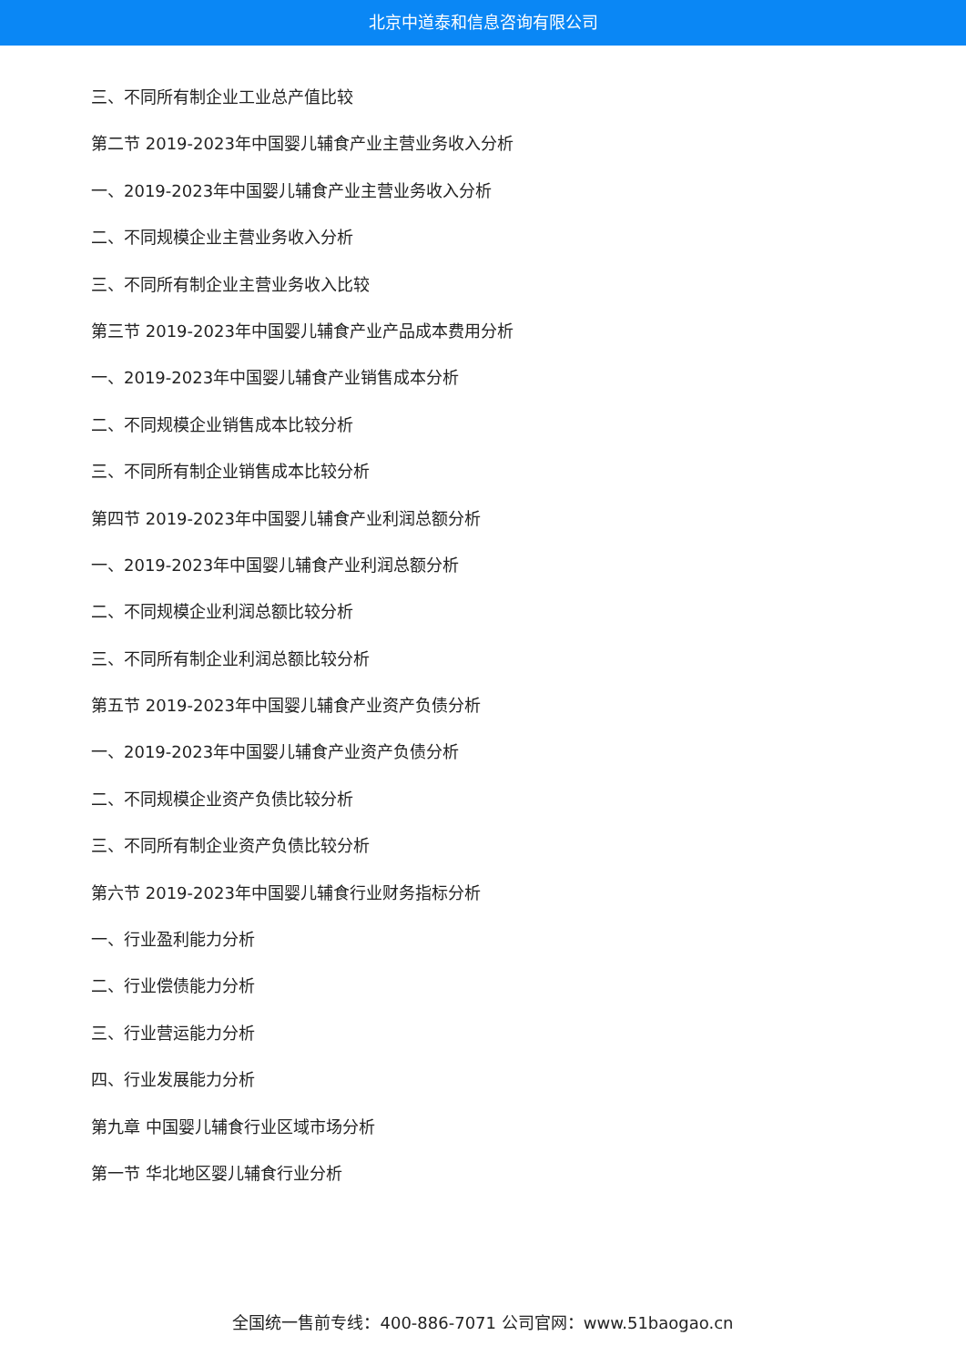北京中道泰和信息咨询有限公司
三、不同所有制企业工业总产值比较
第二节 2019-2023年中国婴儿辅食产业主营业务收入分析
一、2019-2023年中国婴儿辅食产业主营业务收入分析
二、不同规模企业主营业务收入分析
三、不同所有制企业主营业务收入比较
第三节 2019-2023年中国婴儿辅食产业产品成本费用分析
一、2019-2023年中国婴儿辅食产业销售成本分析
二、不同规模企业销售成本比较分析
三、不同所有制企业销售成本比较分析
第四节 2019-2023年中国婴儿辅食产业利润总额分析
一、2019-2023年中国婴儿辅食产业利润总额分析
二、不同规模企业利润总额比较分析
三、不同所有制企业利润总额比较分析
第五节 2019-2023年中国婴儿辅食产业资产负债分析
一、2019-2023年中国婴儿辅食产业资产负债分析
二、不同规模企业资产负债比较分析
三、不同所有制企业资产负债比较分析
第六节 2019-2023年中国婴儿辅食行业财务指标分析
一、行业盈利能力分析
二、行业偿债能力分析
三、行业营运能力分析
四、行业发展能力分析
第九章 中国婴儿辅食行业区域市场分析
第一节 华北地区婴儿辅食行业分析
全国统一售前专线：400-886-7071 公司官网：www.51baogao.cn